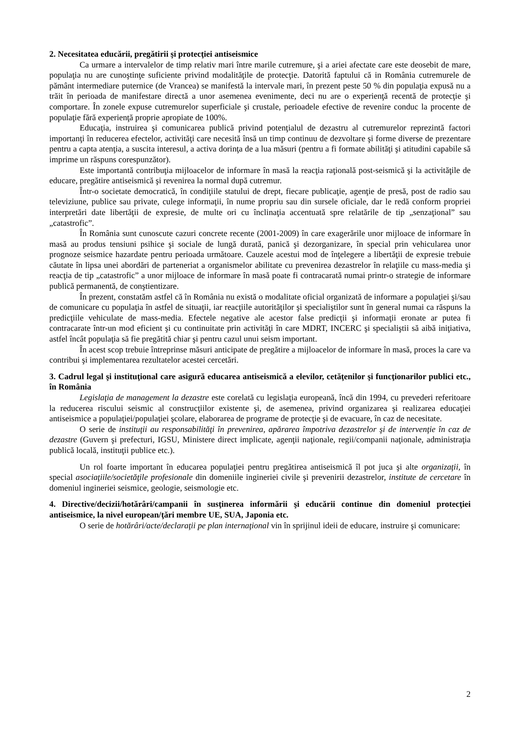2. Necesitatea educării, pregătirii şi protecţiei antiseismice
Ca urmare a intervalelor de timp relativ mari între marile cutremure, şi a ariei afectate care este deosebit de mare, populaţia nu are cunoştinţe suficiente privind modalităţile de protecţie. Datorită faptului că in România cutremurele de pământ intermediare puternice (de Vrancea) se manifestă la intervale mari, în prezent peste 50 % din populaţia expusă nu a trăit în perioada de manifestare directă a unor asemenea evenimente, deci nu are o experienţă recentă de protecţie şi comportare. În zonele expuse cutremurelor superficiale şi crustale, perioadele efective de revenire conduc la procente de populaţie fără experienţă proprie apropiate de 100%.
Educaţia, instruirea şi comunicarea publică privind potenţialul de dezastru al cutremurelor reprezintă factori importanţi în reducerea efectelor, activităţi care necesită însă un timp continuu de dezvoltare şi forme diverse de prezentare pentru a capta atenţia, a suscita interesul, a activa dorinţa de a lua măsuri (pentru a fi formate abilităţi şi atitudini capabile să imprime un răspuns corespunzător).
Este importantă contribuţia mijloacelor de informare în masă la reacţia raţională post-seismică şi la activităţile de educare, pregătire antiseismică şi revenirea la normal după cutremur.
Într-o societate democratică, în condiţiile statului de drept, fiecare publicaţie, agenţie de presă, post de radio sau televiziune, publice sau private, culege informaţii, în nume propriu sau din sursele oficiale, dar le redă conform propriei interpretări date libertăţii de expresie, de multe ori cu înclinaţia accentuată spre relatările de tip „senzaţional” sau „catastrofic”.
În România sunt cunoscute cazuri concrete recente (2001-2009) în care exagerările unor mijloace de informare în masă au produs tensiuni psihice şi sociale de lungă durată, panică şi dezorganizare, în special prin vehicularea unor prognoze seismice hazardate pentru perioada următoare. Cauzele acestui mod de înţelegere a libertăţii de expresie trebuie căutate în lipsa unei abordări de parteneriat a organismelor abilitate cu prevenirea dezastrelor în relaţiile cu mass-media şi reacţia de tip „catastrofic” a unor mijloace de informare în masă poate fi contracarată numai printr-o strategie de informare publică permanentă, de conştientizare.
În prezent, constatăm astfel că în România nu există o modalitate oficial organizată de informare a populaţiei şi/sau de comunicare cu populaţia în astfel de situaţii, iar reacţiile autorităţilor şi specialiştilor sunt în general numai ca răspuns la predicţiile vehiculate de mass-media. Efectele negative ale acestor false predicţii şi informaţii eronate ar putea fi contracarate într-un mod eficient şi cu continuitate prin activităţi în care MDRT, INCERC şi specialiştii să aibă iniţiativa, astfel încât populaţia să fie pregătită chiar şi pentru cazul unui seism important.
În acest scop trebuie întreprinse măsuri anticipate de pregătire a mijloacelor de informare în masă, proces la care va contribui şi implementarea rezultatelor acestei cercetări.
3. Cadrul legal şi instituţional care asigură educarea antiseismică a elevilor, cetăţenilor şi funcţionarilor publici etc., în România
Legislaţia de management la dezastre este corelată cu legislaţia europeană, încă din 1994, cu prevederi referitoare la reducerea riscului seismic al construcţiilor existente şi, de asemenea, privind organizarea şi realizarea educaţiei antiseismice a populaţiei/populaţiei şcolare, elaborarea de programe de protecţie şi de evacuare, în caz de necesitate.
O serie de instituţii au responsabilităţi în prevenirea, apărarea împotriva dezastrelor şi de intervenţie în caz de dezastre (Guvern şi prefecturi, IGSU, Ministere direct implicate, agenţii naţionale, regii/companii naţionale, administraţia publică locală, instituţii publice etc.).
Un rol foarte important în educarea populaţiei pentru pregătirea antiseismică îl pot juca şi alte organizaţii, în special asociaţiile/societăţile profesionale din domeniile ingineriei civile şi prevenirii dezastrelor, institute de cercetare în domeniul ingineriei seismice, geologie, seismologie etc.
4. Directive/decizii/hotărâri/campanii în susţinerea informării şi educării continue din domeniul protecţiei antiseismice, la nivel european/ţări membre UE, SUA, Japonia etc.
O serie de hotărâri/acte/declaraţii pe plan internaţional vin în sprijinul ideii de educare, instruire şi comunicare:
2